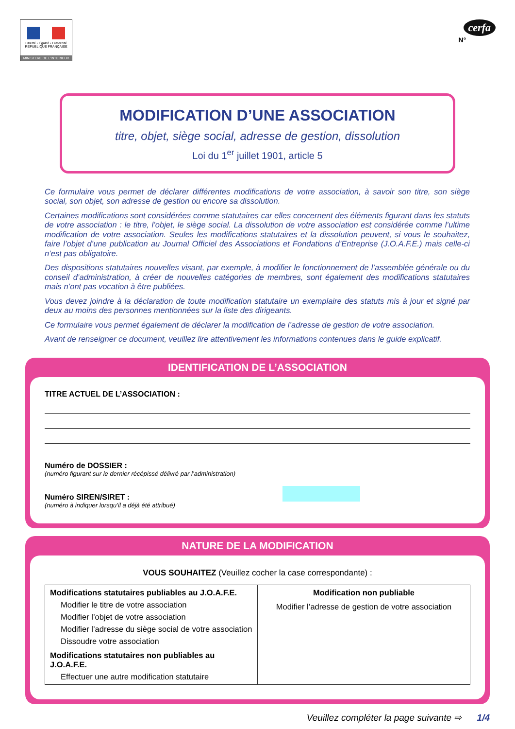Liberté • Égalité • Fraternité
RÉPUBLIQUE FRANÇAISE
MINISTERE DE L'INTERIEUR
cerfa
N°
MODIFICATION D’UNE ASSOCIATION
titre, objet, siège social, adresse de gestion, dissolution
Loi du 1<sup>er</sup> juillet 1901, article 5
Ce formulaire vous permet de déclarer différentes modifications de votre association, à savoir son titre, son siège social, son objet, son adresse de gestion ou encore sa dissolution.
Certaines modifications sont considérées comme statutaires car elles concernent des éléments figurant dans les statuts de votre association : le titre, l’objet, le siège social. La dissolution de votre association est considérée comme l’ultime modification de votre association. Seules les modifications statutaires et la dissolution peuvent, si vous le souhaitez, faire l’objet d’une publication au Journal Officiel des Associations et Fondations d’Entreprise (J.O.A.F.E.) mais celle-ci n’est pas obligatoire.
Des dispositions statutaires nouvelles visant, par exemple, à modifier le fonctionnement de l’assemblée générale ou du conseil d’administration, à créer de nouvelles catégories de membres, sont également des modifications statutaires mais n’ont pas vocation à être publiées.
Vous devez joindre à la déclaration de toute modification statutaire un exemplaire des statuts mis à jour et signé par deux au moins des personnes mentionnées sur la liste des dirigeants.
Ce formulaire vous permet également de déclarer la modification de l’adresse de gestion de votre association.
Avant de renseigner ce document, veuillez lire attentivement les informations contenues dans le guide explicatif.
IDENTIFICATION DE L’ASSOCIATION
TITRE ACTUEL DE L’ASSOCIATION :
Numéro de DOSSIER :
(numéro figurant sur le dernier récépissé délivré par l’administration)
Numéro SIREN/SIRET :
(numéro à indiquer lorsqu’il a déjà été attribué)
NATURE DE LA MODIFICATION
VOUS SOUHAITEZ (Veuillez cocher la case correspondante) :
| Modifications statutaires publiables au J.O.A.F.E. Modifier le titre de votre association Modifier l’objet de votre association Modifier l’adresse du siège social de votre association Dissoudre votre association Modifications statutaires non publiables au J.O.A.F.E. Effectuer une autre modification statutaire | Modification non publiable Modifier l’adresse de gestion de votre association |
Veuillez compléter la page suivante ⇨ 1/4